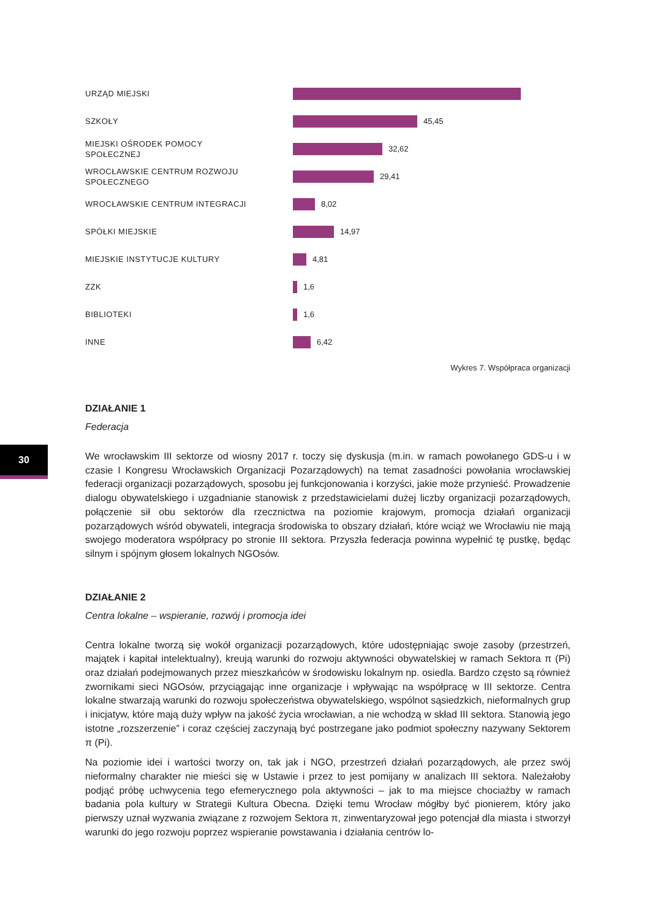30
URZĄD MIEJSKI
SZKOŁY
45,45
MIEJSKI OŚRODEK POMOCY
SPOŁECZNEJ
32,62
WROCŁAWSKIE CENTRUM ROZWOJU
SPOŁECZNEGO
29,41
WROCŁAWSKIE CENTRUM INTEGRACJI
8,02
SPÓŁKI MIEJSKIE
14,97
MIEJSKIE INSTYTUCJE KULTURY
4,81
ZZK
1,6
BIBLIOTEKI
1,6
INNE
6,42
Wykres 7. Współpraca organizacji
DZIAŁANIE 1
Federacja
We wrocławskim III sektorze od wiosny 2017 r. toczy się dyskusja (m.in. w ramach powołanego GDS-u i w czasie I Kongresu Wrocławskich Organizacji Pozarządowych) na temat zasadności powołania wrocławskiej federacji organizacji pozarządowych, sposobu jej funkcjonowania i korzyści, jakie może przynieść. Prowadzenie dialogu obywatelskiego i uzgadnianie stanowisk z przedstawicielami dużej liczby organizacji pozarządowych, połączenie sił obu sektorów dla rzecznictwa na poziomie krajowym, promocja działań organizacji pozarządowych wśród obywateli, integracja środowiska to obszary działań, które wciąż we Wrocławiu nie mają swojego moderatora współpracy po stronie III sektora. Przyszła federacja powinna wypełnić tę pustkę, będąc silnym i spójnym głosem lokalnych NGOsów.
DZIAŁANIE 2
Centra lokalne – wspieranie, rozwój i promocja idei
Centra lokalne tworzą się wokół organizacji pozarządowych, które udostępniając swoje zasoby (przestrzeń, majątek i kapitał intelektualny), kreują warunki do rozwoju aktywności obywatelskiej w ramach Sektora π (Pi) oraz działań podejmowanych przez mieszkańców w środowisku lokalnym np. osiedla. Bardzo często są również zwornikami sieci NGOsów, przyciągając inne organizacje i wpływając na współpracę w III sektorze. Centra lokalne stwarzają warunki do rozwoju społeczeństwa obywatelskiego, wspólnot sąsiedzkich, nieformalnych grup i inicjatyw, które mają duży wpływ na jakość życia wrocławian, a nie wchodzą w skład III sektora. Stanowią jego istotne „rozszerzenie” i coraz częściej zaczynają być postrzegane jako podmiot społeczny nazywany Sektorem π (Pi).
Na poziomie idei i wartości tworzy on, tak jak i NGO, przestrzeń działań pozarządowych, ale przez swój nieformalny charakter nie mieści się w Ustawie i przez to jest pomijany w analizach III sektora. Należałoby podjąć próbę uchwycenia tego efemerycznego pola aktywności – jak to ma miejsce chociażby w ramach badania pola kultury w Strategii Kultura Obecna. Dzięki temu Wrocław mógłby być pionierem, który jako pierwszy uznał wyzwania związane z rozwojem Sektora π, zinwentaryzował jego potencjał dla miasta i stworzył warunki do jego rozwoju poprzez wspieranie powstawania i działania centrów lo-